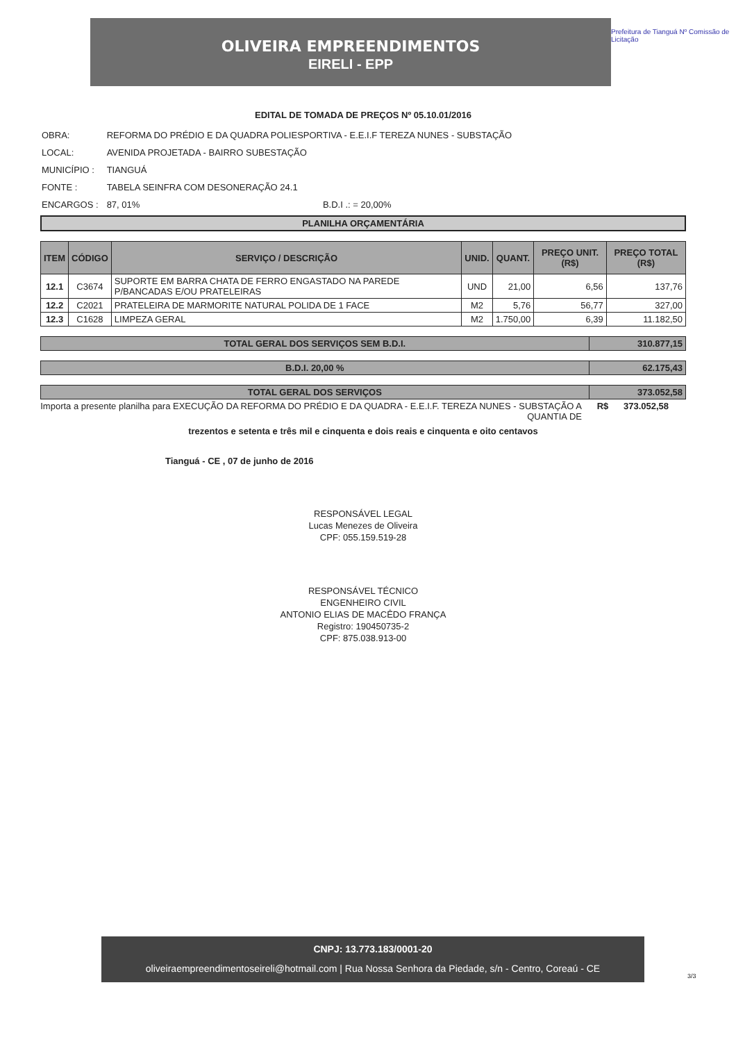OLIVEIRA EMPREENDIMENTOS
EIRELI - EPP
Prefeitura de Tianguá Nº Comissão de Licitação
EDITAL DE TOMADA DE PREÇOS Nº 05.10.01/2016
| OBRA: | REFORMA DO PRÉDIO E DA QUADRA POLIESPORTIVA - E.E.I.F TEREZA NUNES - SUBSTAÇÃO |
| LOCAL: | AVENIDA PROJETADA - BAIRRO SUBESTAÇÃO |
| MUNICÍPIO : | TIANGUÁ |
| FONTE : | TABELA SEINFRA COM DESONERAÇÃO 24.1 |
| ENCARGOS : | 87, 01% B.D.I .: = 20,00% |
PLANILHA ORÇAMENTÁRIA
| ITEM | CÓDIGO | SERVIÇO / DESCRIÇÃO | UNID. | QUANT. | PREÇO UNIT. (R$) | PREÇO TOTAL (R$) |
| --- | --- | --- | --- | --- | --- | --- |
| 12.1 | C3674 | SUPORTE EM BARRA CHATA DE FERRO ENGASTADO NA PAREDE P/BANCADAS E/OU PRATELEIRAS | UND | 21,00 | 6,56 | 137,76 |
| 12.2 | C2021 | PRATELEIRA DE MARMORITE NATURAL POLIDA DE 1 FACE | M2 | 5,76 | 56,77 | 327,00 |
| 12.3 | C1628 | LIMPEZA GERAL | M2 | 1.750,00 | 6,39 | 11.182,50 |
| TOTAL GERAL DOS SERVIÇOS SEM B.D.I. | 310.877,15 |
| B.D.I. 20,00 % | 62.175,43 |
| TOTAL GERAL DOS SERVIÇOS | 373.052,58 |
Importa a presente planilha para EXECUÇÃO DA REFORMA DO PRÉDIO E DA QUADRA - E.E.I.F. TEREZA NUNES - SUBSTAÇÃO A QUANTIA DE
R$ 373.052,58
trezentos e setenta e três mil e cinquenta e dois reais e cinquenta e oito centavos
Tianguá - CE , 07 de junho de 2016
RESPONSÁVEL LEGAL
Lucas Menezes de Oliveira
CPF: 055.159.519-28
RESPONSÁVEL TÉCNICO
ENGENHEIRO CIVIL
ANTONIO ELIAS DE MACÊDO FRANÇA
Registro: 190450735-2
CPF: 875.038.913-00
CNPJ: 13.773.183/0001-20
oliveiraempreendimentoseireli@hotmail.com | Rua Nossa Senhora da Piedade, s/n - Centro, Coreaú - CE
3/3